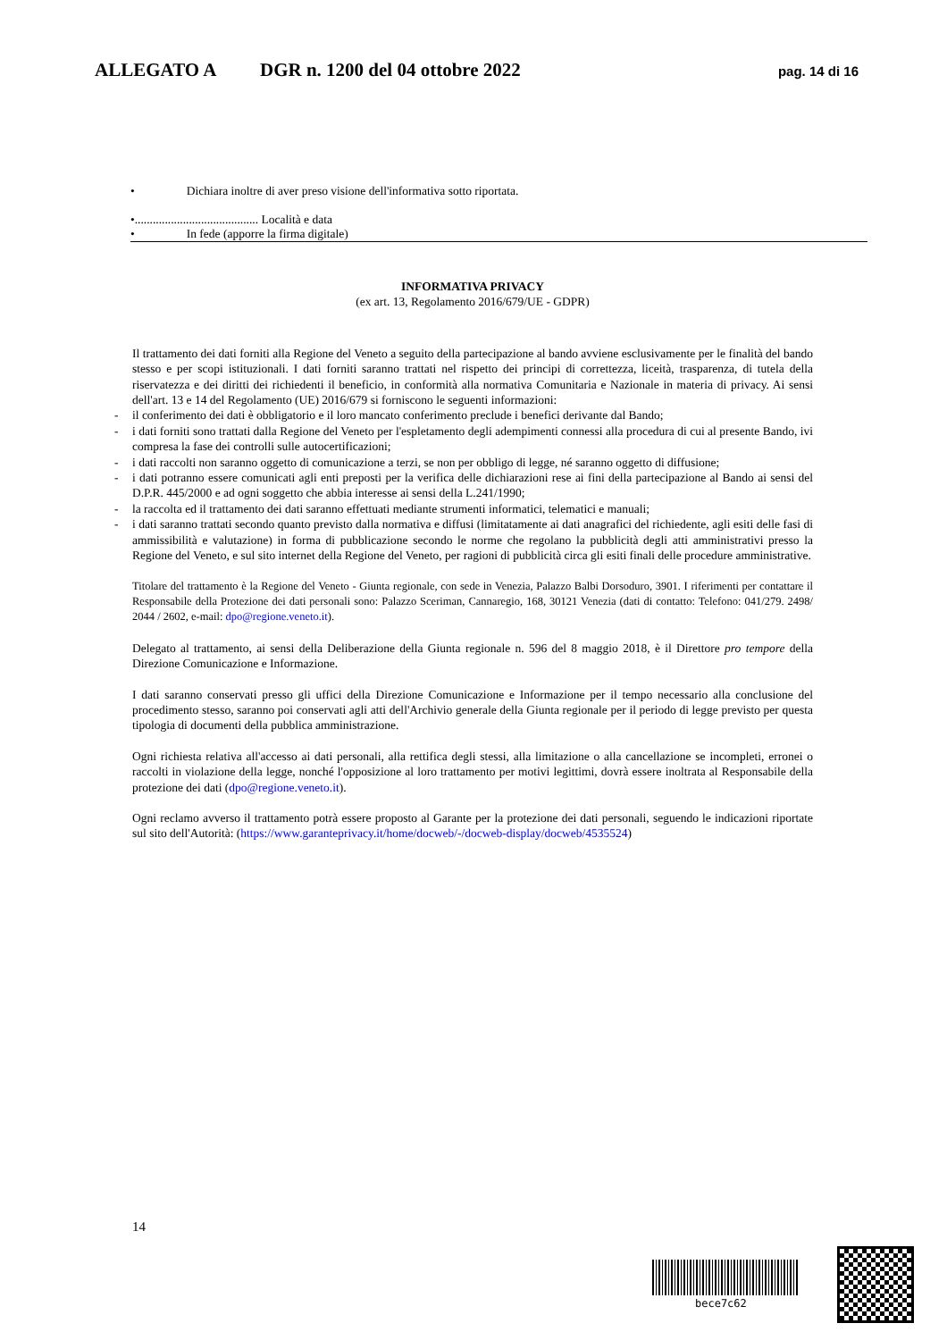ALLEGATO A DGR n. 1200 del 04 ottobre 2022
pag. 14 di 16
• Dichiara inoltre di aver preso visione dell'informativa sotto riportata.
•......................................... Località e data
• In fede (apporre la firma digitale)
INFORMATIVA PRIVACY
(ex art. 13, Regolamento 2016/679/UE - GDPR)
Il trattamento dei dati forniti alla Regione del Veneto a seguito della partecipazione al bando avviene esclusivamente per le finalità del bando stesso e per scopi istituzionali. I dati forniti saranno trattati nel rispetto dei principi di correttezza, liceità, trasparenza, di tutela della riservatezza e dei diritti dei richiedenti il beneficio, in conformità alla normativa Comunitaria e Nazionale in materia di privacy. Ai sensi dell'art. 13 e 14 del Regolamento (UE) 2016/679 si forniscono le seguenti informazioni:
- il conferimento dei dati è obbligatorio e il loro mancato conferimento preclude i benefici derivante dal Bando;
- i dati forniti sono trattati dalla Regione del Veneto per l'espletamento degli adempimenti connessi alla procedura di cui al presente Bando, ivi compresa la fase dei controlli sulle autocertificazioni;
- i dati raccolti non saranno oggetto di comunicazione a terzi, se non per obbligo di legge, né saranno oggetto di diffusione;
- i dati potranno essere comunicati agli enti preposti per la verifica delle dichiarazioni rese ai fini della partecipazione al Bando ai sensi del D.P.R. 445/2000 e ad ogni soggetto che abbia interesse ai sensi della L.241/1990;
- la raccolta ed il trattamento dei dati saranno effettuati mediante strumenti informatici, telematici e manuali;
- i dati saranno trattati secondo quanto previsto dalla normativa e diffusi (limitatamente ai dati anagrafici del richiedente, agli esiti delle fasi di ammissibilità e valutazione) in forma di pubblicazione secondo le norme che regolano la pubblicità degli atti amministrativi presso la Regione del Veneto, e sul sito internet della Regione del Veneto, per ragioni di pubblicità circa gli esiti finali delle procedure amministrative.
Titolare del trattamento è la Regione del Veneto - Giunta regionale, con sede in Venezia, Palazzo Balbi Dorsoduro, 3901. I riferimenti per contattare il Responsabile della Protezione dei dati personali sono: Palazzo Sceriman, Cannaregio, 168, 30121 Venezia (dati di contatto: Telefono: 041/279. 2498/ 2044 / 2602, e-mail: dpo@regione.veneto.it).
Delegato al trattamento, ai sensi della Deliberazione della Giunta regionale n. 596 del 8 maggio 2018, è il Direttore pro tempore della Direzione Comunicazione e Informazione.
I dati saranno conservati presso gli uffici della Direzione Comunicazione e Informazione per il tempo necessario alla conclusione del procedimento stesso, saranno poi conservati agli atti dell'Archivio generale della Giunta regionale per il periodo di legge previsto per questa tipologia di documenti della pubblica amministrazione.
Ogni richiesta relativa all'accesso ai dati personali, alla rettifica degli stessi, alla limitazione o alla cancellazione se incompleti, erronei o raccolti in violazione della legge, nonché l'opposizione al loro trattamento per motivi legittimi, dovrà essere inoltrata al Responsabile della protezione dei dati (dpo@regione.veneto.it).
Ogni reclamo avverso il trattamento potrà essere proposto al Garante per la protezione dei dati personali, seguendo le indicazioni riportate sul sito dell'Autorità: (https://www.garanteprivacy.it/home/docweb/-/docweb-display/docweb/4535524)
14
bece7c62